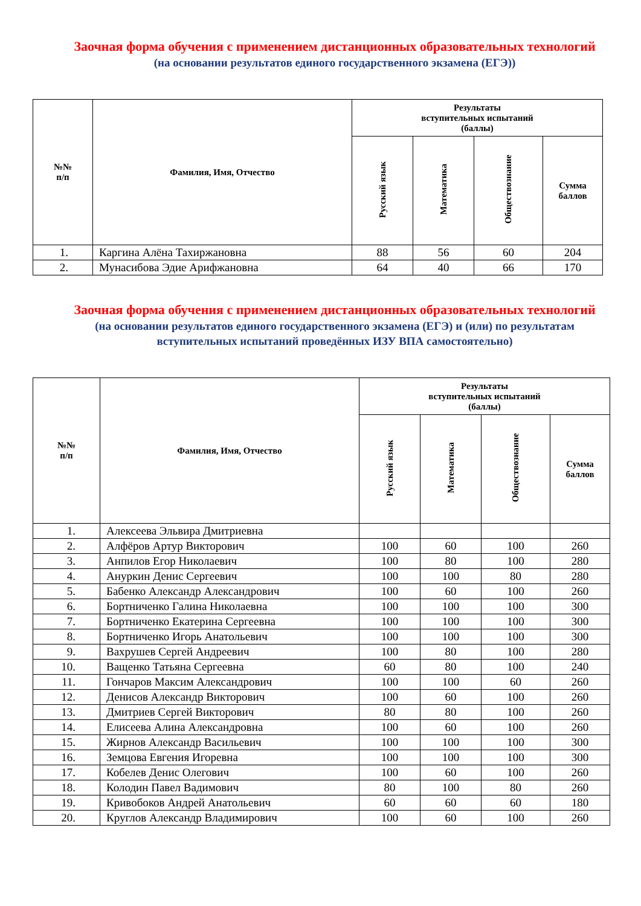Заочная форма обучения с применением дистанционных образовательных технологий
(на основании результатов единого государственного экзамена (ЕГЭ))
| №№ п/п | Фамилия, Имя, Отчество | Результаты вступительных испытаний (баллы) | | | |
| --- | --- | --- | --- | --- | --- |
| | | Русский язык | Математика | Обществознание | Сумма баллов |
| 1. | Каргина Алёна Тахиржановна | 88 | 56 | 60 | 204 |
| 2. | Мунасибова Эдие Арифжановна | 64 | 40 | 66 | 170 |
Заочная форма обучения с применением дистанционных образовательных технологий
(на основании результатов единого государственного экзамена (ЕГЭ) и (или) по результатам вступительных испытаний проведённых ИЗУ ВПА самостоятельно)
| №№ п/п | Фамилия, Имя, Отчество | Результаты вступительных испытаний (баллы) | | | |
| --- | --- | --- | --- | --- | --- |
| | | Русский язык | Математика | Обществознание | Сумма баллов |
| 1. | Алексеева Эльвира Дмитриевна | | | | |
| 2. | Алфёров Артур Викторович | 100 | 60 | 100 | 260 |
| 3. | Анпилов Егор Николаевич | 100 | 80 | 100 | 280 |
| 4. | Ануркин Денис Сергеевич | 100 | 100 | 80 | 280 |
| 5. | Бабенко Александр Александрович | 100 | 60 | 100 | 260 |
| 6. | Бортниченко Галина Николаевна | 100 | 100 | 100 | 300 |
| 7. | Бортниченко Екатерина Сергеевна | 100 | 100 | 100 | 300 |
| 8. | Бортниченко Игорь Анатольевич | 100 | 100 | 100 | 300 |
| 9. | Вахрушев Сергей Андреевич | 100 | 80 | 100 | 280 |
| 10. | Ващенко Татьяна Сергеевна | 60 | 80 | 100 | 240 |
| 11. | Гончаров Максим Александрович | 100 | 100 | 60 | 260 |
| 12. | Денисов Александр Викторович | 100 | 60 | 100 | 260 |
| 13. | Дмитриев Сергей Викторович | 80 | 80 | 100 | 260 |
| 14. | Елисеева Алина Александровна | 100 | 60 | 100 | 260 |
| 15. | Жирнов Александр Васильевич | 100 | 100 | 100 | 300 |
| 16. | Земцова Евгения Игоревна | 100 | 100 | 100 | 300 |
| 17. | Кобелев Денис Олегович | 100 | 60 | 100 | 260 |
| 18. | Колодин Павел Вадимович | 80 | 100 | 80 | 260 |
| 19. | Кривобоков Андрей Анатольевич | 60 | 60 | 60 | 180 |
| 20. | Круглов Александр Владимирович | 100 | 60 | 100 | 260 |